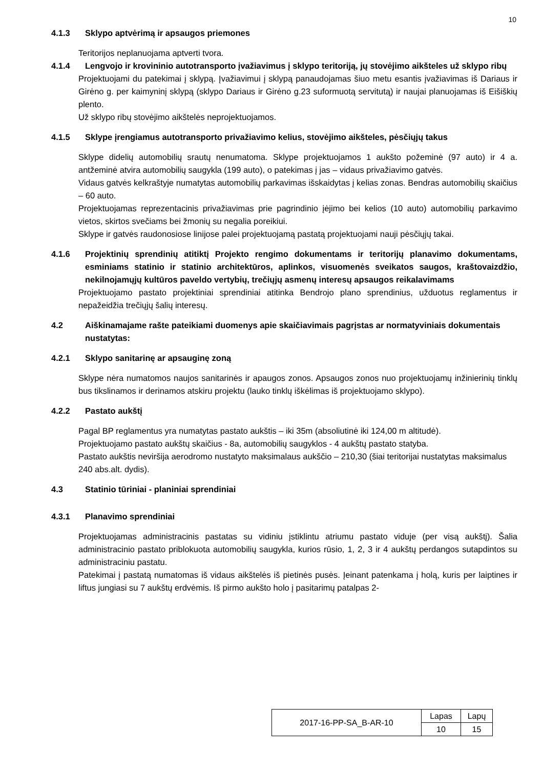10
4.1.3 Sklypo aptvėrimą ir apsaugos priemones
Teritorijos neplanuojama aptverti tvora.
4.1.4 Lengvojo ir krovininio autotransporto įvažiavimus į sklypo teritoriją, jų stovėjimo aikšteles už sklypo ribų
Projektuojami du patekimai į sklypą. Įvažiavimui į sklypą panaudojamas šiuo metu esantis įvažiavimas iš Dariaus ir Girėno g. per kaimyninį sklypą (sklypo Dariaus ir Girėno g.23 suformuotą servitutą) ir naujai planuojamas iš Eišiškių plento.
Už sklypo ribų stovėjimo aikštelės neprojektuojamos.
4.1.5 Sklype įrengiamus autotransporto privažiavimo kelius, stovėjimo aikšteles, pėsčiųjų takus
Sklype didelių automobilių srautų nenumatoma. Sklype projektuojamos 1 aukšto požeminė (97 auto) ir 4 a. antžeminė atvira automobilių saugykla (199 auto), o patekimas į jas – vidaus privažiavimo gatvės.
Vidaus gatvės kelkraštyje numatytas automobilių parkavimas išskaidytas į kelias zonas. Bendras automobilių skaičius – 60 auto.
Projektuojamas reprezentacinis privažiavimas prie pagrindinio įėjimo bei kelios (10 auto) automobilių parkavimo vietos, skirtos svečiams bei žmonių su negalia poreikiui.
Sklype ir gatvės raudonosiose linijose palei projektuojamą pastatą projektuojami nauji pėsčiųjų takai.
4.1.6 Projektinių sprendinių atitiktį Projekto rengimo dokumentams ir teritorijų planavimo dokumentams, esminiams statinio ir statinio architektūros, aplinkos, visuomenės sveikatos saugos, kraštovaizdžio, nekilnojamųjų kultūros paveldo vertybių, trečiųjų asmenų interesų apsaugos reikalavimams
Projektuojamo pastato projektiniai sprendiniai atitinka Bendrojo plano sprendinius, užduotus reglamentus ir nepažeidžia trečiųjų šalių interesų.
4.2 Aiškinamajame rašte pateikiami duomenys apie skaičiavimais pagrįstas ar normatyviniais dokumentais nustatytas:
4.2.1 Sklypo sanitarinę ar apsauginę zoną
Sklype nėra numatomos naujos sanitarinės ir apaugos zonos. Apsaugos zonos nuo projektuojamų inžinierinių tinklų bus tikslinamos ir derinamos atskiru projektu (lauko tinklų iškėlimas iš projektuojamo sklypo).
4.2.2 Pastato aukštį
Pagal BP reglamentus yra numatytas pastato aukštis – iki 35m (absoliutinė iki 124,00 m altitudė).
Projektuojamo pastato aukštų skaičius - 8a, automobilių saugyklos - 4 aukštų pastato statyba.
Pastato aukštis neviršija aerodromo nustatyto maksimalaus aukščio – 210,30 (šiai teritorijai nustatytas maksimalus 240 abs.alt. dydis).
4.3 Statinio tūriniai - planiniai sprendiniai
4.3.1 Planavimo sprendiniai
Projektuojamas administracinis pastatas su vidiniu įstiklintu atriumu pastato viduje (per visą aukštį). Šalia administracinio pastato priblokuota automobilių saugykla, kurios rūsio, 1, 2, 3 ir 4 aukštų perdangos sutapdintos su administraciniu pastatu.
Patekimai į pastatą numatomas iš vidaus aikštelės iš pietinės pusės. Įeinant patenkama į holą, kuris per laiptines ir liftus jungiasi su 7 aukštų erdvėmis. Iš pirmo aukšto holo į pasitarimų patalpas 2-
| 2017-16-PP-SA_B-AR-10 | Lapas | Lapų |
| | 10 | 15 |